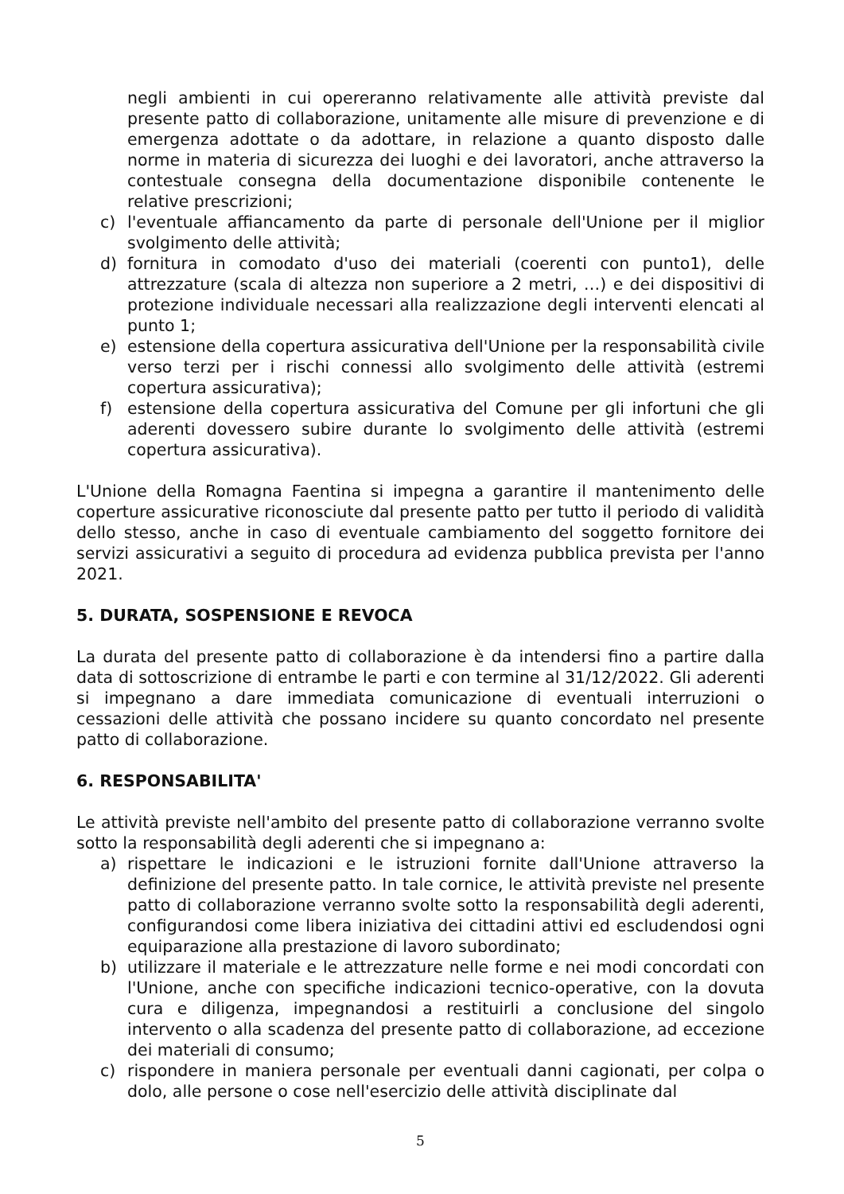negli ambienti in cui opereranno relativamente alle attività previste dal presente patto di collaborazione, unitamente alle misure di prevenzione e di emergenza adottate o da adottare, in relazione a quanto disposto dalle norme in materia di sicurezza dei luoghi e dei lavoratori, anche attraverso la contestuale consegna della documentazione disponibile contenente le relative prescrizioni;
c) l'eventuale affiancamento da parte di personale dell'Unione per il miglior svolgimento delle attività;
d) fornitura in comodato d'uso dei materiali (coerenti con punto1), delle attrezzature (scala di altezza non superiore a 2 metri, …) e dei dispositivi di protezione individuale necessari alla realizzazione degli interventi elencati al punto 1;
e) estensione della copertura assicurativa dell'Unione per la responsabilità civile verso terzi per i rischi connessi allo svolgimento delle attività (estremi copertura assicurativa);
f) estensione della copertura assicurativa del Comune per gli infortuni che gli aderenti dovessero subire durante lo svolgimento delle attività (estremi copertura assicurativa).
L'Unione della Romagna Faentina si impegna a garantire il mantenimento delle coperture assicurative riconosciute dal presente patto per tutto il periodo di validità dello stesso, anche in caso di eventuale cambiamento del soggetto fornitore dei servizi assicurativi a seguito di procedura ad evidenza pubblica prevista per l'anno 2021.
5. DURATA, SOSPENSIONE E REVOCA
La durata del presente patto di collaborazione è da intendersi fino a partire dalla data di sottoscrizione di entrambe le parti e con termine al 31/12/2022. Gli aderenti si impegnano a dare immediata comunicazione di eventuali interruzioni o cessazioni delle attività che possano incidere su quanto concordato nel presente patto di collaborazione.
6. RESPONSABILITA'
Le attività previste nell'ambito del presente patto di collaborazione verranno svolte sotto la responsabilità degli aderenti che si impegnano a:
a) rispettare le indicazioni e le istruzioni fornite dall'Unione attraverso la definizione del presente patto. In tale cornice, le attività previste nel presente patto di collaborazione verranno svolte sotto la responsabilità degli aderenti, configurandosi come libera iniziativa dei cittadini attivi ed escludendosi ogni equiparazione alla prestazione di lavoro subordinato;
b) utilizzare il materiale e le attrezzature nelle forme e nei modi concordati con l'Unione, anche con specifiche indicazioni tecnico-operative, con la dovuta cura e diligenza, impegnandosi a restituirli a conclusione del singolo intervento o alla scadenza del presente patto di collaborazione, ad eccezione dei materiali di consumo;
c) rispondere in maniera personale per eventuali danni cagionati, per colpa o dolo, alle persone o cose nell'esercizio delle attività disciplinate dal
5